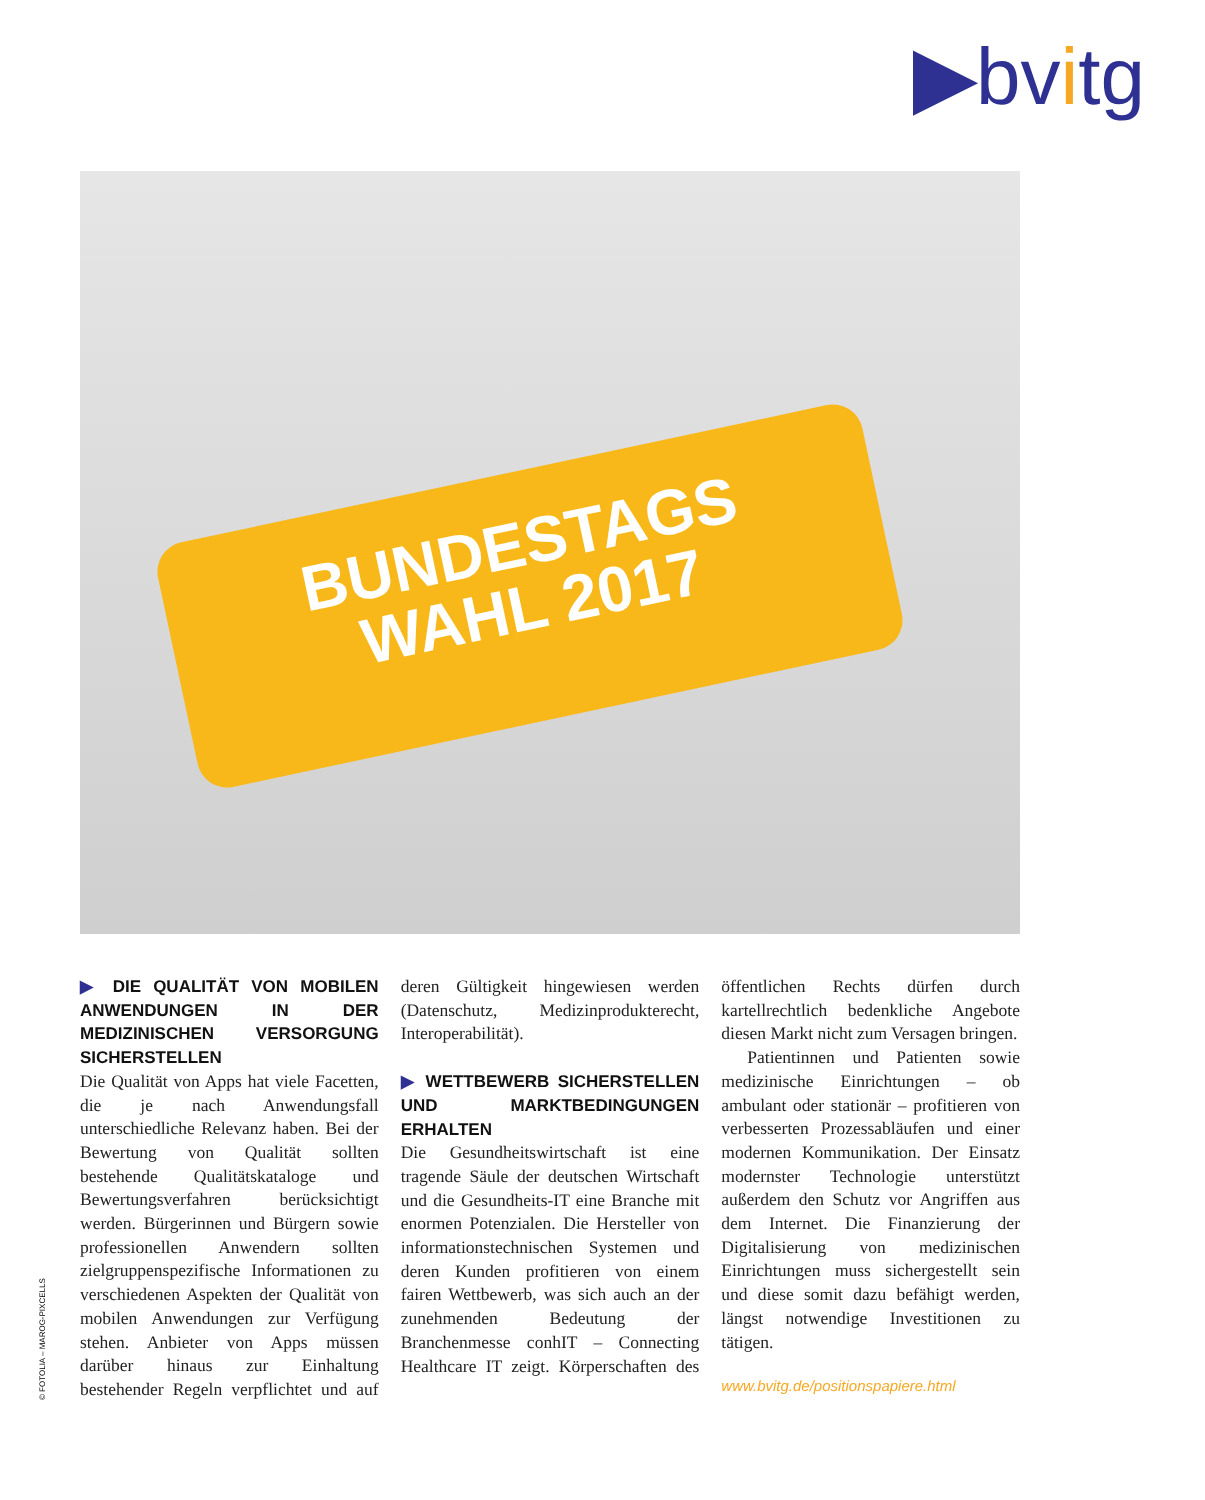▶bvitg
BUNDESTAGS
WAHL 2017
© FOTOLIA – MAROG-PIXCELLS
▶ DIE QUALITÄT VON MOBILEN ANWENDUNGEN IN DER MEDIZINISCHEN VERSORGUNG SICHERSTELLEN
Die Qualität von Apps hat viele Facetten, die je nach Anwendungsfall unterschiedliche Relevanz haben. Bei der Bewertung von Qualität sollten bestehende Qualitätskataloge und Bewertungsverfahren berücksichtigt werden. Bürgerinnen und Bürgern sowie professionellen Anwendern sollten zielgruppenspezifische Informationen zu verschiedenen Aspekten der Qualität von mobilen Anwendungen zur Verfügung stehen. Anbieter von Apps müssen darüber hinaus zur Einhaltung bestehender Regeln verpflichtet und auf deren Gültigkeit hingewiesen werden (Datenschutz, Medizinprodukterecht, Interoperabilität).
▶ WETTBEWERB SICHERSTELLEN UND MARKTBEDINGUNGEN ERHALTEN
Die Gesundheitswirtschaft ist eine tragende Säule der deutschen Wirtschaft und die Gesundheits-IT eine Branche mit enormen Potenzialen. Die Hersteller von informationstechnischen Systemen und deren Kunden profitieren von einem fairen Wettbewerb, was sich auch an der zunehmenden Bedeutung der Branchenmesse conhIT – Connecting Healthcare IT zeigt. Körperschaften des öffentlichen Rechts dürfen durch kartellrechtlich bedenkliche Angebote diesen Markt nicht zum Versagen bringen.
Patientinnen und Patienten sowie medizinische Einrichtungen – ob ambulant oder stationär – profitieren von verbesserten Prozessabläufen und einer modernen Kommunikation. Der Einsatz modernster Technologie unterstützt außerdem den Schutz vor Angriffen aus dem Internet. Die Finanzierung der Digitalisierung von medizinischen Einrichtungen muss sichergestellt sein und diese somit dazu befähigt werden, längst notwendige Investitionen zu tätigen.
www.bvitg.de/positionspapiere.html